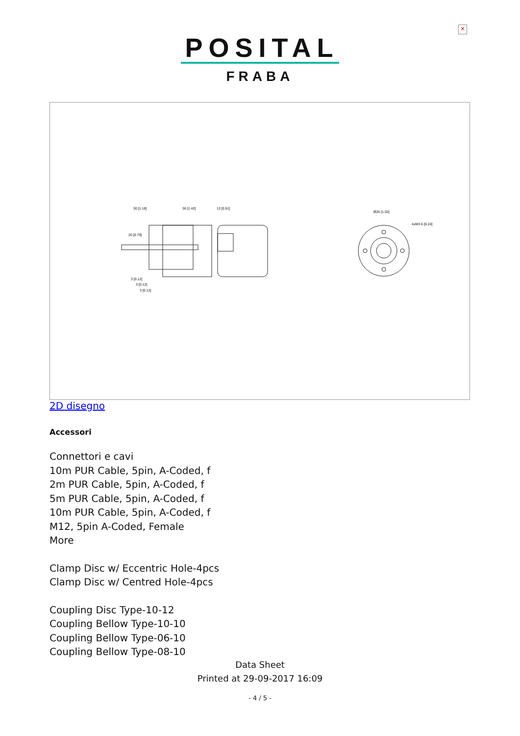×
POSITAL
FRABA
30 [1.18]
36 [1.42]
13 [0.51]
20 [0.79]
Ø26 [1.02]
4xM3 6 [0.24]
3 [0.12]
3 [0.12]
3 [0.12]
2D disegno
Accessori
Connettori e cavi
10m PUR Cable, 5pin, A-Coded, f
2m PUR Cable, 5pin, A-Coded, f
5m PUR Cable, 5pin, A-Coded, f
10m PUR Cable, 5pin, A-Coded, f
M12, 5pin A-Coded, Female
More
Clamp Disc w/ Eccentric Hole-4pcs
Clamp Disc w/ Centred Hole-4pcs
Coupling Disc Type-10-12
Coupling Bellow Type-10-10
Coupling Bellow Type-06-10
Coupling Bellow Type-08-10
Data Sheet
Printed at 29-09-2017 16:09
- 4 / 5 -